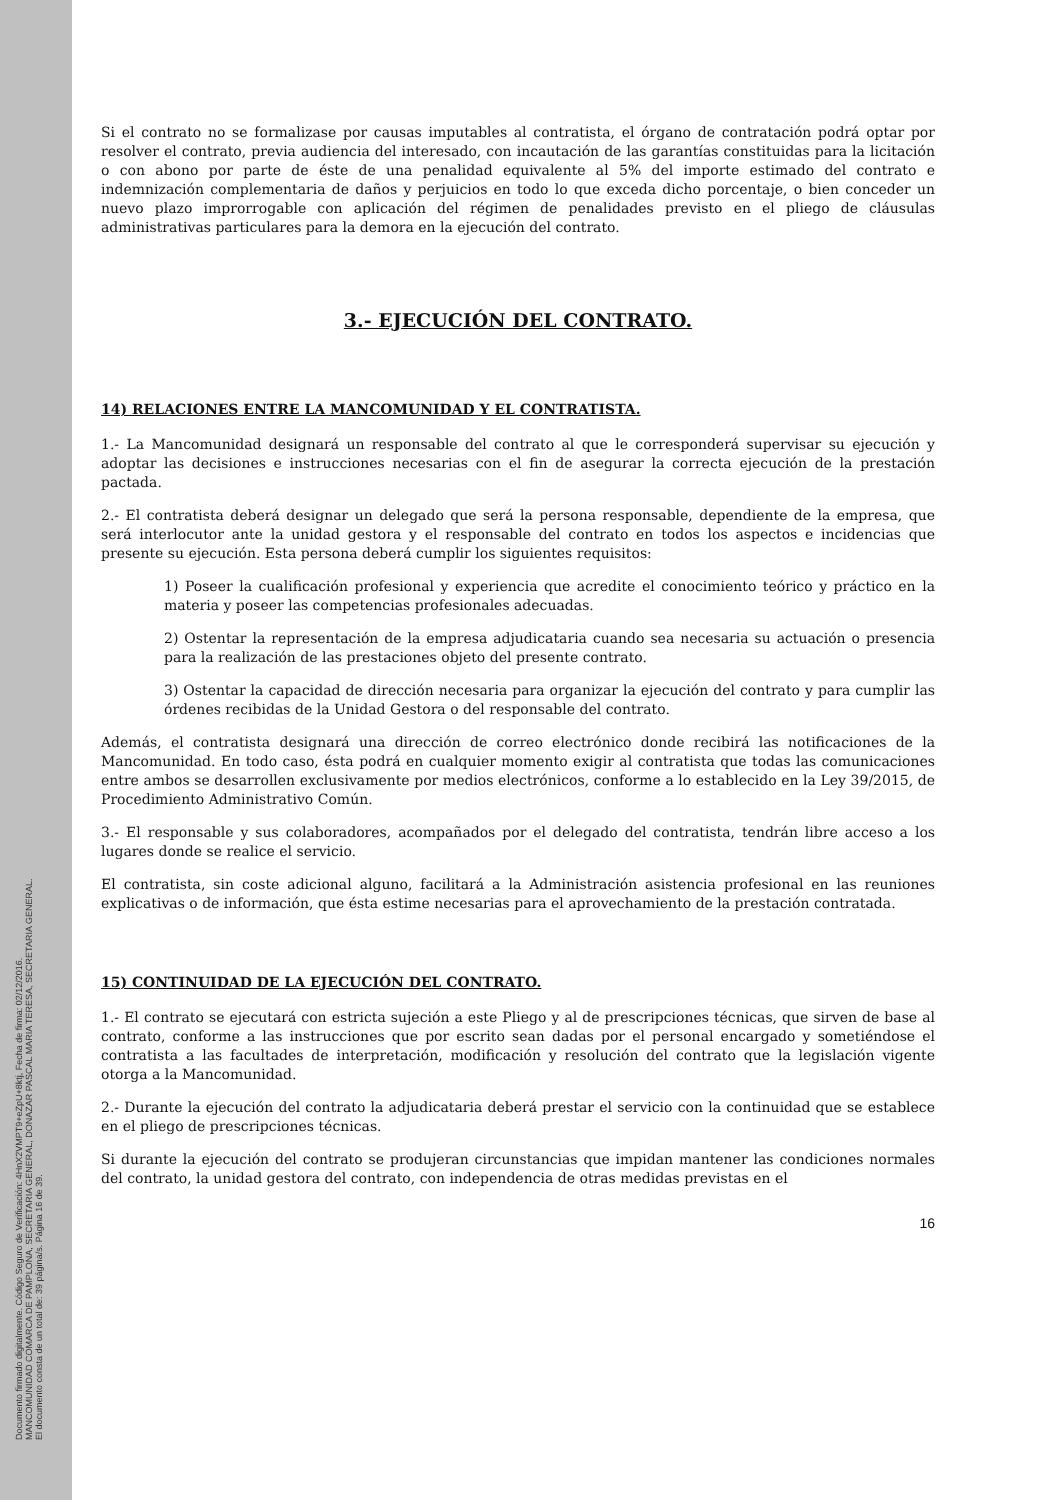Documento firmado digitalmente. Código Seguro de Verificación: 4HnX2VMPT9+eZpU+8ktj, Fecha de firma: 02/12/2016.
MANCOMUNIDAD COMARCA DE PAMPLONA, SECRETARIA GENERAL, DONAZAR PASCAL MARIA TERESA, SECRETARIA GENERAL.
El documento consta de un total de: 39 página/s. Página 16 de 39.
Si el contrato no se formalizase por causas imputables al contratista, el órgano de contratación podrá optar por resolver el contrato, previa audiencia del interesado, con incautación de las garantías constituidas para la licitación o con abono por parte de éste de una penalidad equivalente al 5% del importe estimado del contrato e indemnización complementaria de daños y perjuicios en todo lo que exceda dicho porcentaje, o bien conceder un nuevo plazo improrrogable con aplicación del régimen de penalidades previsto en el pliego de cláusulas administrativas particulares para la demora en la ejecución del contrato.
3.- EJECUCIÓN DEL CONTRATO.
14) RELACIONES ENTRE LA MANCOMUNIDAD Y EL CONTRATISTA.
1.- La Mancomunidad designará un responsable del contrato al que le corresponderá supervisar su ejecución y adoptar las decisiones e instrucciones necesarias con el fin de asegurar la correcta ejecución de la prestación pactada.
2.- El contratista deberá designar un delegado que será la persona responsable, dependiente de la empresa, que será interlocutor ante la unidad gestora y el responsable del contrato en todos los aspectos e incidencias que presente su ejecución. Esta persona deberá cumplir los siguientes requisitos:
1) Poseer la cualificación profesional y experiencia que acredite el conocimiento teórico y práctico en la materia y poseer las competencias profesionales adecuadas.
2) Ostentar la representación de la empresa adjudicataria cuando sea necesaria su actuación o presencia para la realización de las prestaciones objeto del presente contrato.
3) Ostentar la capacidad de dirección necesaria para organizar la ejecución del contrato y para cumplir las órdenes recibidas de la Unidad Gestora o del responsable del contrato.
Además, el contratista designará una dirección de correo electrónico donde recibirá las notificaciones de la Mancomunidad. En todo caso, ésta podrá en cualquier momento exigir al contratista que todas las comunicaciones entre ambos se desarrollen exclusivamente por medios electrónicos, conforme a lo establecido en la Ley 39/2015, de Procedimiento Administrativo Común.
3.- El responsable y sus colaboradores, acompañados por el delegado del contratista, tendrán libre acceso a los lugares donde se realice el servicio.
El contratista, sin coste adicional alguno, facilitará a la Administración asistencia profesional en las reuniones explicativas o de información, que ésta estime necesarias para el aprovechamiento de la prestación contratada.
15) CONTINUIDAD DE LA EJECUCIÓN DEL CONTRATO.
1.- El contrato se ejecutará con estricta sujeción a este Pliego y al de prescripciones técnicas, que sirven de base al contrato, conforme a las instrucciones que por escrito sean dadas por el personal encargado y sometiéndose el contratista a las facultades de interpretación, modificación y resolución del contrato que la legislación vigente otorga a la Mancomunidad.
2.- Durante la ejecución del contrato la adjudicataria deberá prestar el servicio con la continuidad que se establece en el pliego de prescripciones técnicas.
Si durante la ejecución del contrato se produjeran circunstancias que impidan mantener las condiciones normales del contrato, la unidad gestora del contrato, con independencia de otras medidas previstas en el
16